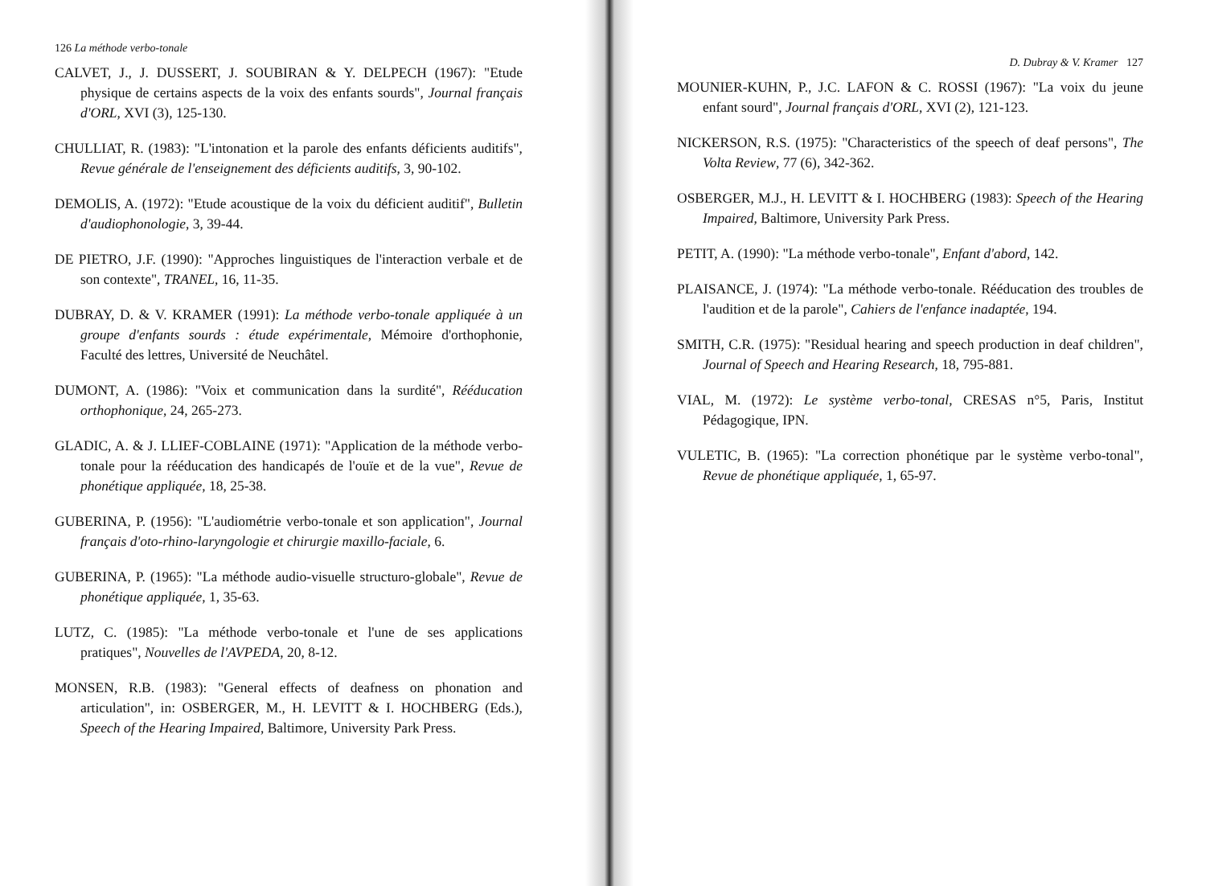126 La méthode verbo-tonale
CALVET, J., J. DUSSERT, J. SOUBIRAN & Y. DELPECH (1967): "Etude physique de certains aspects de la voix des enfants sourds", Journal français d'ORL, XVI (3), 125-130.
CHULLIAT, R. (1983): "L'intonation et la parole des enfants déficients auditifs", Revue générale de l'enseignement des déficients auditifs, 3, 90-102.
DEMOLIS, A. (1972): "Etude acoustique de la voix du déficient auditif", Bulletin d'audiophonologie, 3, 39-44.
DE PIETRO, J.F. (1990): "Approches linguistiques de l'interaction verbale et de son contexte", TRANEL, 16, 11-35.
DUBRAY, D. & V. KRAMER (1991): La méthode verbo-tonale appliquée à un groupe d'enfants sourds : étude expérimentale, Mémoire d'orthophonie, Faculté des lettres, Université de Neuchâtel.
DUMONT, A. (1986): "Voix et communication dans la surdité", Rééducation orthophonique, 24, 265-273.
GLADIC, A. & J. LLIEF-COBLAINE (1971): "Application de la méthode verbo-tonale pour la rééducation des handicapés de l'ouïe et de la vue", Revue de phonétique appliquée, 18, 25-38.
GUBERINA, P. (1956): "L'audiométrie verbo-tonale et son application", Journal français d'oto-rhino-laryngologie et chirurgie maxillo-faciale, 6.
GUBERINA, P. (1965): "La méthode audio-visuelle structuro-globale", Revue de phonétique appliquée, 1, 35-63.
LUTZ, C. (1985): "La méthode verbo-tonale et l'une de ses applications pratiques", Nouvelles de l'AVPEDA, 20, 8-12.
MONSEN, R.B. (1983): "General effects of deafness on phonation and articulation", in: OSBERGER, M., H. LEVITT & I. HOCHBERG (Eds.), Speech of the Hearing Impaired, Baltimore, University Park Press.
D. Dubray & V. Kramer 127
MOUNIER-KUHN, P., J.C. LAFON & C. ROSSI (1967): "La voix du jeune enfant sourd", Journal français d'ORL, XVI (2), 121-123.
NICKERSON, R.S. (1975): "Characteristics of the speech of deaf persons", The Volta Review, 77 (6), 342-362.
OSBERGER, M.J., H. LEVITT & I. HOCHBERG (1983): Speech of the Hearing Impaired, Baltimore, University Park Press.
PETIT, A. (1990): "La méthode verbo-tonale", Enfant d'abord, 142.
PLAISANCE, J. (1974): "La méthode verbo-tonale. Rééducation des troubles de l'audition et de la parole", Cahiers de l'enfance inadaptée, 194.
SMITH, C.R. (1975): "Residual hearing and speech production in deaf children", Journal of Speech and Hearing Research, 18, 795-881.
VIAL, M. (1972): Le système verbo-tonal, CRESAS n°5, Paris, Institut Pédagogique, IPN.
VULETIC, B. (1965): "La correction phonétique par le système verbo-tonal", Revue de phonétique appliquée, 1, 65-97.